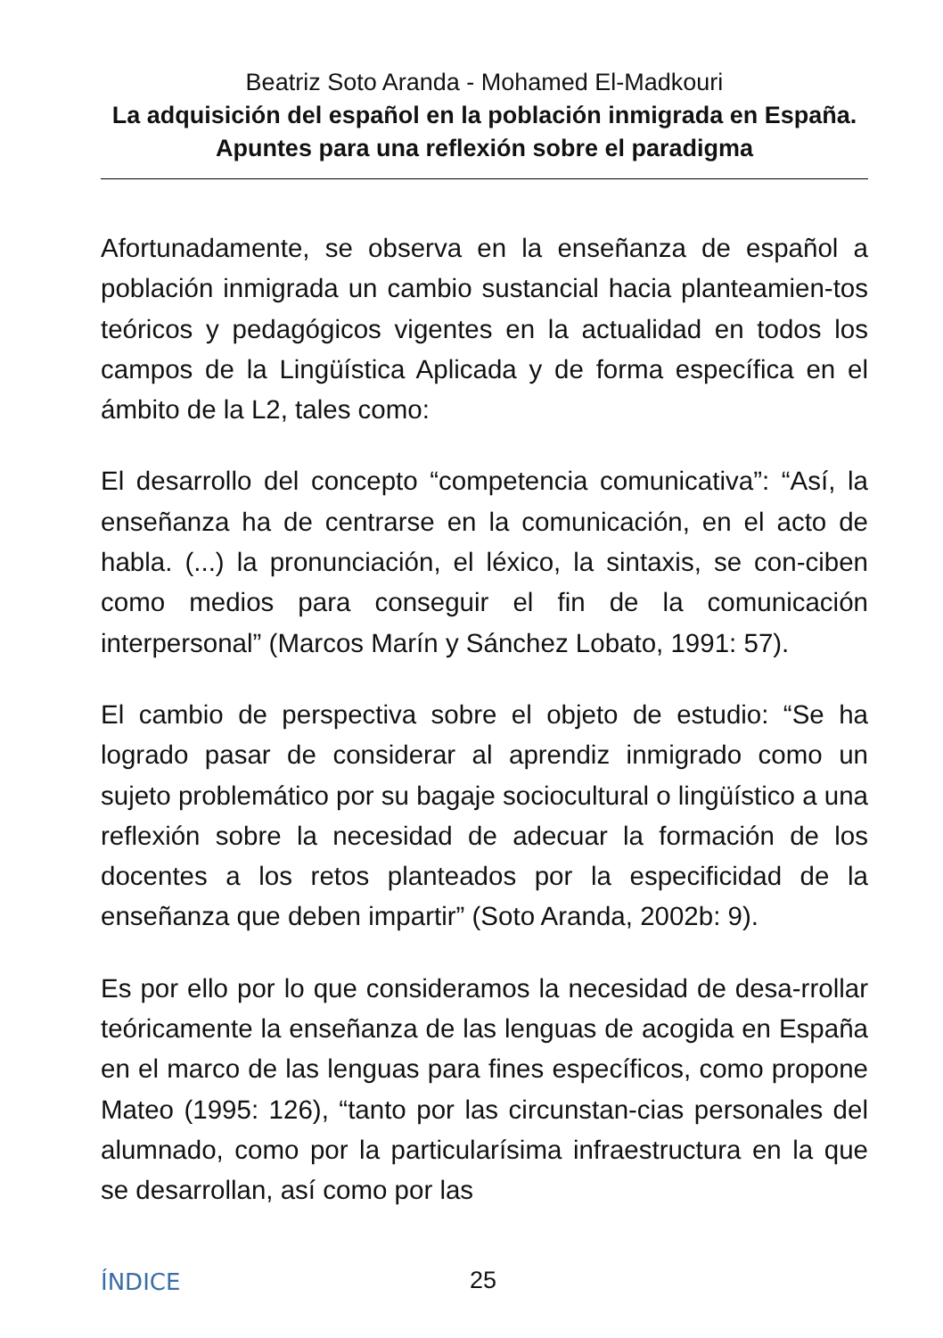Beatriz Soto Aranda - Mohamed El-Madkouri
La adquisición del español en la población inmigrada en España. Apuntes para una reflexión sobre el paradigma
Afortunadamente, se observa en la enseñanza de español a población inmigrada un cambio sustancial hacia planteamien-tos teóricos y pedagógicos vigentes en la actualidad en todos los campos de la Lingüística Aplicada y de forma específica en el ámbito de la L2, tales como:
El desarrollo del concepto “competencia comunicativa”: “Así, la enseñanza ha de centrarse en la comunicación, en el acto de habla. (...) la pronunciación, el léxico, la sintaxis, se con-ciben como medios para conseguir el fin de la comunicación interpersonal” (Marcos Marín y Sánchez Lobato, 1991: 57).
El cambio de perspectiva sobre el objeto de estudio: “Se ha logrado pasar de considerar al aprendiz inmigrado como un sujeto problemático por su bagaje sociocultural o lingüístico a una reflexión sobre la necesidad de adecuar la formación de los docentes a los retos planteados por la especificidad de la enseñanza que deben impartir” (Soto Aranda, 2002b: 9).
Es por ello por lo que consideramos la necesidad de desa-rrollar teóricamente la enseñanza de las lenguas de acogida en España en el marco de las lenguas para fines específicos, como propone Mateo (1995: 126), “tanto por las circunstan-cias personales del alumnado, como por la particularísima infraestructura en la que se desarrollan, así como por las
ÍNDICE 25